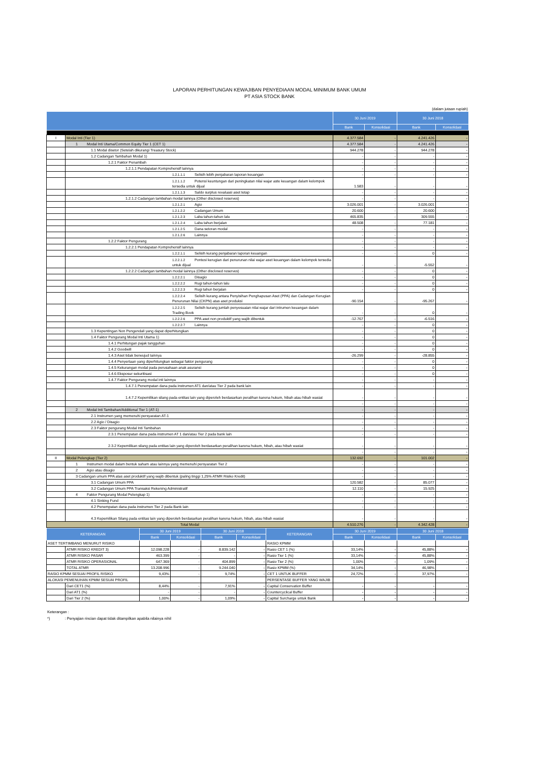LAPORAN PERHITUNGAN KEWAJIBAN PENYEDIAAN MODAL MINIMUM BANK UMUM
PT ASIA STOCK BANK
(dalam jutaan rupiah)
| | | 30 Juni 2019 | | 30 Juni 2018 | |
| --- | --- | --- | --- | --- | --- |
| | | Bank | Konsolidasi | Bank | Konsolidasi |
| I | Modal Inti (Tier 1) | 4.377.584 | - | 4.241.426 | - |
| | 1 Modal Inti Utama/Common Equity Tier 1 (CET 1) | 4.377.584 | - | 4.241.426 | - |
| | 1.1 Modal disetor (Setelah dikurangi Treasury Stock) | 944.278 | - | 944.278 | - |
| | 1.2 Cadangan Tambahan Modal 1) | - | - | - | - |
| | 1.2.1 Faktor Penambah | - | - | - | - |
| | 1.2.1.1 Pendapatan Komprehensif lainnya | - | - | - | - |
| | 1.2.1.1.1 Selisih lebih penjabaran laporan keuangan | - | - | - | - |
| | 1.2.1.1.2 Potensi keuntungan dari peningkatan nilai wajar aste keuangan dalam kelompok tersedia untuk dijual | 1.583 | - | - | - |
| | 1.2.1.1.3 Saldo surplus revaluasi aset tetap | - | - | - | - |
| | 1.2.1.2 Cadangan tambahan modal lainnya (Other disclosed reserves) | - | - | - | - |
| | 1.2.1.2.1 Agio | 3.026.001 | - | 3.026.001 | - |
| | 1.2.1.2.2 Cadangan Umum | 20.600 | - | 20.600 | - |
| | 1.2.1.2.3 Laba tahun-tahun lalu | 465.835 | - | 309.555 | - |
| | 1.2.1.2.4 Laba tahun berjalan | 48.508 | - | 77.181 | - |
| | 1.2.1.2.5 Dana setoran modal | - | - | - | - |
| | 1.2.1.2.6 Lainnya | - | - | - | - |
| | 1.2.2 Faktor Pengurang | - | - | - | - |
| | 1.2.2.1 Pendapatan Komprehensif lainnya | - | - | - | - |
| | 1.2.2.1.1 Selisih kurang penjabaran laporan keuangan | - | - | 0 | - |
| | 1.2.2.1.2 Pontesi kerugian dari penurunan nilai wajar aset keuangan dalam kelompok tersedia untuk dijual | - | - | -5.552 | - |
| | 1.2.2.2 Cadangan tambahan modal lainnya (Other disclosed reserves) | - | - | 0 | - |
| | 1.2.2.2.1 Disagio | - | - | 0 | - |
| | 1.2.2.2.2 Rugi tahun-tahun lalu | - | - | 0 | - |
| | 1.2.2.2.3 Rugi tahun berjalan | - | - | 0 | - |
| | 1.2.2.2.4 Selisih kurang antara Penyisihan Penghapusan Aset (PPA) dan Cadangan Kerugian Penurunan Nilai (CKPN) atas aset produksi | -90.154 | - | -95.267 | - |
| | 1.2.2.2.5 Selisih kurang jumlah penyesuaian nilai wajar dari intrumen keuangan dalam Trading Book | - | - | 0 | - |
| | 1.2.2.2.6 PPA aset non produktif yang wajib dibentuk | -12.767 | - | -6.516 | - |
| | 1.2.2.2.7 Lainnya | - | - | 0 | - |
| | 1.3 Kepentingan Non Pengendali yang dapat diperhitungkan | - | - | 0 | - |
| | 1.4 Faktor Pengurang Modal Inti Utama 1) | - | - | 0 | - |
| | 1.4.1 Perhitungan pajak tangguhan | - | - | 0 | - |
| | 1.4.2 Goodwill | - | - | 0 | - |
| | 1.4.3 Aset tidak berwujud lainnya | -26.299 | - | -28.855 | - |
| | 1.4.4 Penyertaan yang diperhitungkan sebagai faktor pengurang | - | - | 0 | - |
| | 1.4.5 Kekurangan modal pada perusahaan anak asuransi | - | - | 0 | - |
| | 1.4.6 Eksposur sekuritisasi | - | - | 0 | - |
| | 1.4.7 Faktor Pengurang modal inti lainnya | - | - | - | - |
| | 1.4.7.1 Penempatan dana pada instrumen AT1 dan/atau Tier 2 pada bank lain | - | - | - | - |
| | 1.4.7.2 Kepemilikan silang pada entitas lain yang diperoleh berdasarkan peralihan karena hukum, hibah atau hibah wasiat | - | - | - | - |
| | | - | - | - | - |
| | 2 Modal Inti Tambahan/Additional Tier 1 (AT-1) | - | - | - | - |
| | 2.1 Instrumen yang memenuhi persyaratan AT-1 | - | - | - | - |
| | 2.2 Agio / Disagio | - | - | - | - |
| | 2.3 Faktor pengurang Modal Inti Tambahan | - | - | - | - |
| | 2.3.1 Penempatan dana pada instrumen AT 1 dan/atau Tier 2 pada bank lain | - | - | - | - |
| | 2.3.2 Kepemilikan silang pada entitas lain yang diperoleh berdasarkan peralihan karena hukum, hibah, atau hibah wasiat | - | - | - | - |
| | | - | - | - | - |
| II | Modal Pelengkap (Tier 2) | 132.692 | - | 101.002 | - |
| | 1 Instrumen modal dalam bentuk saham atau lainnya yang memenuhi persyaratan Tier 2 | - | - | - | - |
| | 2 Agio atau disagio | - | - | - | - |
| | 3 Cadangan umum PPA atas aset produktif yang wajib dibentuk (paling tinggi 1,25% ATMR Risiko Kredit) | - | - | - | - |
| | 3.1 Cadangan Umum PPA | 120.582 | - | 85.077 | - |
| | 3.2 Cadangan Umum PPA Transaksi Rekening Administratif | 12.110 | - | 15.925 | - |
| | 4 Faktor Pengurang Modal Pelengkap 1) | - | - | - | - |
| | 4.1 Sinking Fund | - | - | - | - |
| | 4.2 Penempatan dana pada instrumen Tier 2 pada Bank lain | - | - | - | - |
| | 4.3 Kepemilikan Silang pada entitas lain yang diperoleh berdasarkan peralihan karena hukum, hibah, atau hibah wasiat | - | - | - | - |
| Total Modal | | 4.510.276 | - | 4.342.428 | - |
| KETERANGAN | | 30 Juni 2019 | | 30 Juni 2018 | | KETERANGAN | 30 Juni 2019 | | 30 Juni 2018 | |
| --- | --- | --- | --- | --- | --- | --- | --- | --- | --- | --- |
| | | Bank | Konsolidasi | Bank | Konsolidasi | | Bank | Konsolidasi | Bank | Konsolidasi |
| ASET TERTIMBANG MENURUT RISIKO | | | | | | RASIO KPMM | | | | |
| | ATMR RISIKO KREDIT 3) | 12.098.228 | - | 8.839.142 | - | Rasio CET 1 (%) | 33,14% | - | 45,88% | - |
| | ATMR RISIKO PASAR | 463.399 | - | - | - | Rasio Tier 1 (%) | 33,14% | - | 45,88% | - |
| | ATMR RISIKO OPERASIONAL | 647.369 | - | 404.899 | - | Rasio Tier 2 (%) | 1,00% | - | 1,09% | - |
| | TOTAL ATMR | 13.208.996 | - | 9.244.040 | - | Rasio KPMM (%) | 34,14% | - | 46,98% | - |
| RASIO KPMM SESUAI PROFIL RISIKO | | 9,43% | - | 9,74% | - | CET 1 UNTUK BUFFER | 24,72% | - | 37,97% | - |
| ALOKASI PEMENUHAN KPMM SESUAI PROFIL | | | | | | PERSENTASE BUFFER YANG WAJIB | | | | |
| | Dari CET1 (%) | 8,44% | - | 7,91% | - | Capital Conservation Buffer | - | - | - | - |
| | Dari AT1 (%) | - | - | - | - | Countercyclical Buffer | - | - | - | - |
| | Dari Tier 2 (%) | 1,00% | - | 1,09% | - | Capital Surcharge untuk Bank | - | - | - | - |
Keterangan :
*) : Penyajian rincian dapat tidak ditampilkan apabila nilainya nihil